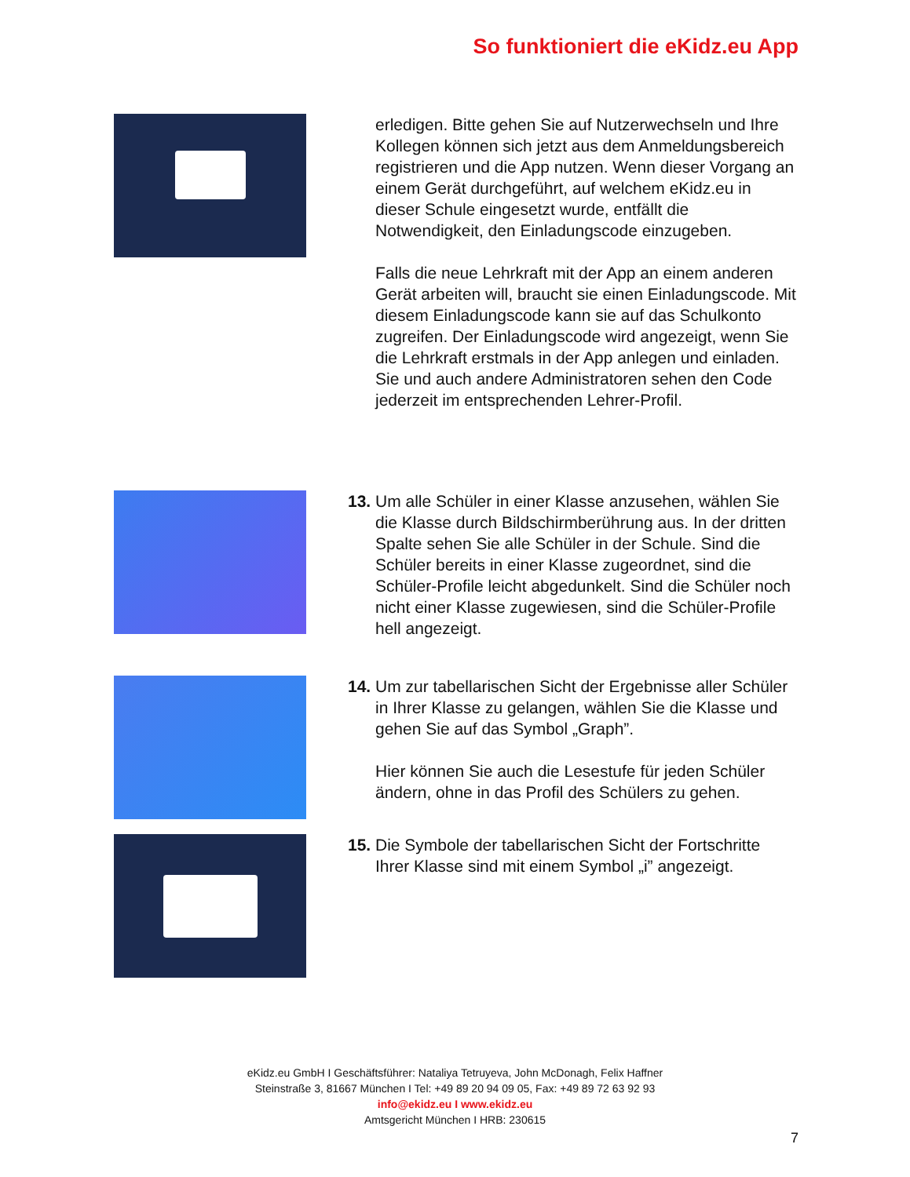So funktioniert die eKidz.eu App
erledigen. Bitte gehen Sie auf Nutzerwechseln und Ihre Kollegen können sich jetzt aus dem Anmeldungsbereich registrieren und die App nutzen. Wenn dieser Vorgang an einem Gerät durchgeführt, auf welchem eKidz.eu in dieser Schule eingesetzt wurde, entfällt die Notwendigkeit, den Einladungscode einzugeben.
Falls die neue Lehrkraft mit der App an einem anderen Gerät arbeiten will, braucht sie einen Einladungscode. Mit diesem Einladungscode kann sie auf das Schulkonto zugreifen. Der Einladungscode wird angezeigt, wenn Sie die Lehrkraft erstmals in der App anlegen und einladen. Sie und auch andere Administratoren sehen den Code jederzeit im entsprechenden Lehrer-Profil.
13.
Um alle Schüler in einer Klasse anzusehen, wählen Sie die Klasse durch Bildschirmberührung aus. In der dritten Spalte sehen Sie alle Schüler in der Schule. Sind die Schüler bereits in einer Klasse zugeordnet, sind die Schüler-Profile leicht abgedunkelt. Sind die Schüler noch nicht einer Klasse zugewiesen, sind die Schüler-Profile hell angezeigt.
14.
Um zur tabellarischen Sicht der Ergebnisse aller Schüler in Ihrer Klasse zu gelangen, wählen Sie die Klasse und gehen Sie auf das Symbol „Graph”.
Hier können Sie auch die Lesestufe für jeden Schüler ändern, ohne in das Profil des Schülers zu gehen.
15.
Die Symbole der tabellarischen Sicht der Fortschritte Ihrer Klasse sind mit einem Symbol „i” angezeigt.
eKidz.eu GmbH I Geschäftsführer: Nataliya Tetruyeva, John McDonagh, Felix Haffner
Steinstraße 3, 81667 München I Tel: +49 89 20 94 09 05, Fax: +49 89 72 63 92 93
info@ekidz.eu I www.ekidz.eu
Amtsgericht München I HRB: 230615
7